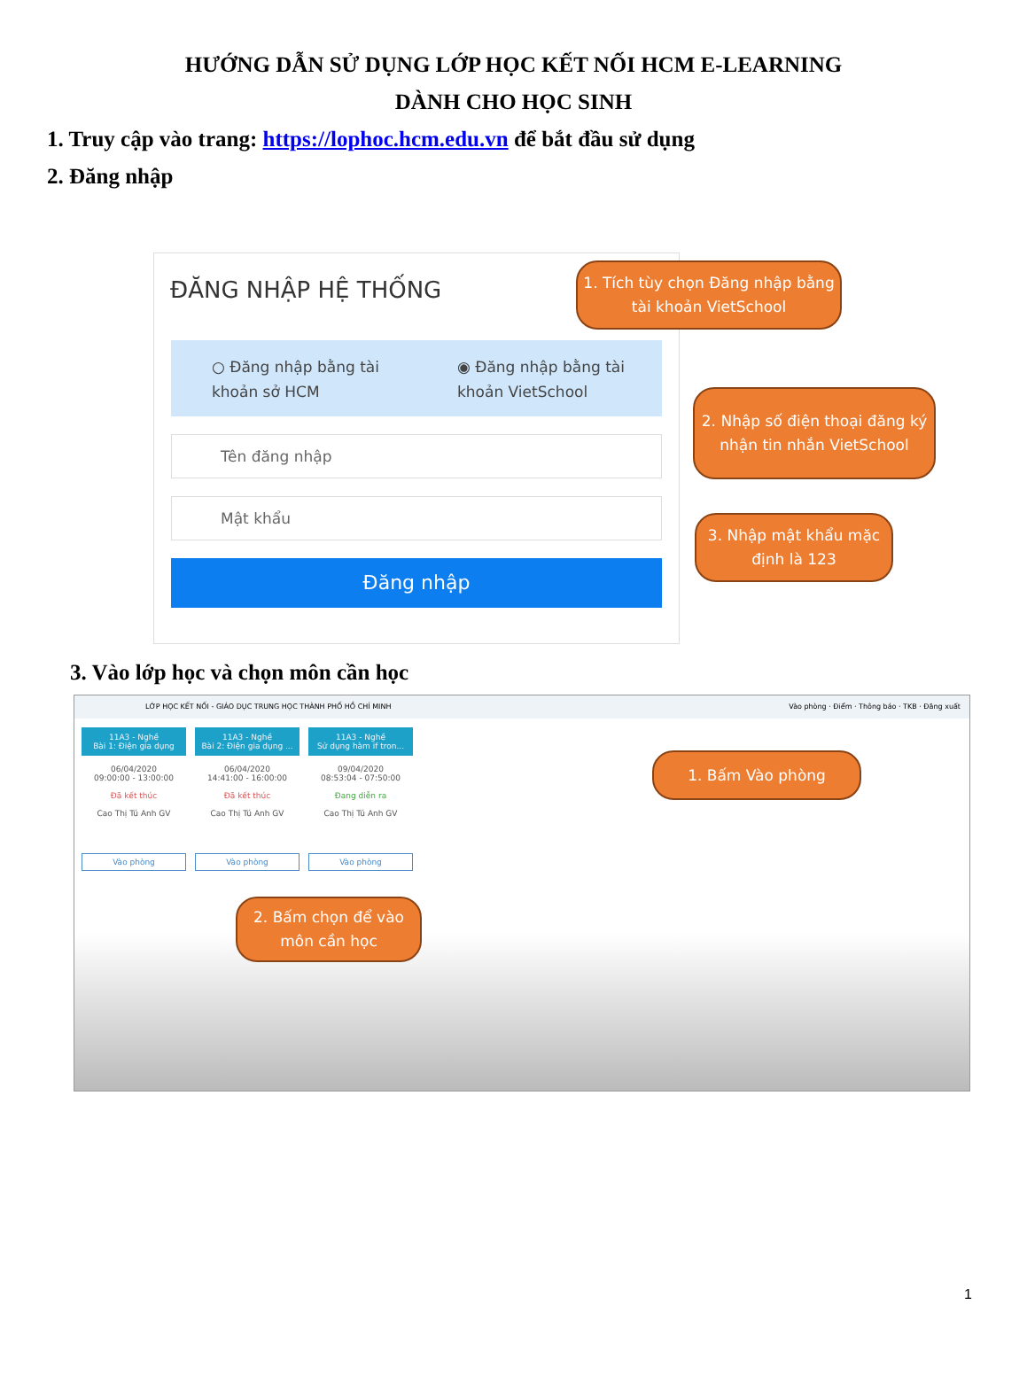HƯỚNG DẪN SỬ DỤNG LỚP HỌC KẾT NỐI HCM E-LEARNING
DÀNH CHO HỌC SINH
1. Truy cập vào trang: https://lophoc.hcm.edu.vn để bắt đầu sử dụng
2. Đăng nhập
ĐĂNG NHẬP HỆ THỐNG
○ Đăng nhập bằng tài khoản sở HCM
◉ Đăng nhập bằng tài khoản VietSchool
Tên đăng nhập
Mật khẩu
Đăng nhập
1. Tích tùy chọn Đăng nhập bằng tài khoản VietSchool
2. Nhập số điện thoại đăng ký nhận tin nhắn VietSchool
3. Nhập mật khẩu mặc định là 123
3. Vào lớp học và chọn môn cần học
LỚP HỌC KẾT NỐI - GIÁO DỤC TRUNG HỌC THÀNH PHỐ HỒ CHÍ MINH Vào phòng · Điểm · Thông báo · TKB · Đăng xuất
11A3 - Nghề
Bài 1: Điện gia dụng
06/04/2020
09:00:00 - 13:00:00
Đã kết thúc
Cao Thị Tú Anh GV
Vào phòng
11A3 - Nghề
Bài 2: Điện gia dụng ...
06/04/2020
14:41:00 - 16:00:00
Đã kết thúc
Cao Thị Tú Anh GV
Vào phòng
11A3 - Nghề
Sử dụng hàm if tron...
09/04/2020
08:53:04 - 07:50:00
Đang diễn ra
Cao Thị Tú Anh GV
Vào phòng
1. Bấm Vào phòng
2. Bấm chọn để vào môn cần học
1